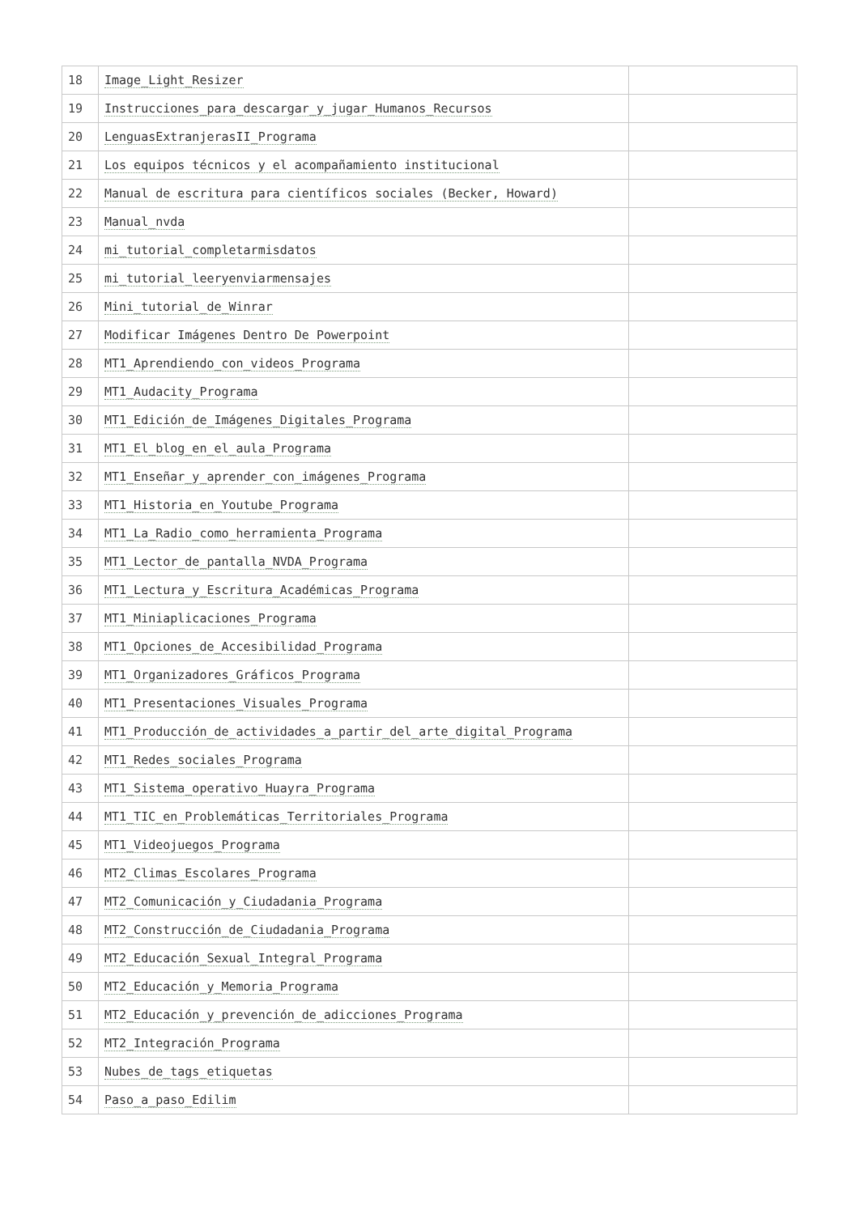| 18 | Image_Light_Resizer | |
| 19 | Instrucciones_para_descargar_y_jugar_Humanos_Recursos | |
| 20 | LenguasExtranjerasII_Programa | |
| 21 | Los equipos técnicos y el acompañamiento institucional | |
| 22 | Manual de escritura para científicos sociales (Becker, Howard) | |
| 23 | Manual_nvda | |
| 24 | mi_tutorial_completarmisdatos | |
| 25 | mi_tutorial_leeryenviarmensajes | |
| 26 | Mini_tutorial_de_Winrar | |
| 27 | Modificar Imágenes Dentro De Powerpoint | |
| 28 | MT1_Aprendiendo_con_videos_Programa | |
| 29 | MT1_Audacity_Programa | |
| 30 | MT1_Edición_de_Imágenes_Digitales_Programa | |
| 31 | MT1_El_blog_en_el_aula_Programa | |
| 32 | MT1_Enseñar_y_aprender_con_imágenes_Programa | |
| 33 | MT1_Historia_en_Youtube_Programa | |
| 34 | MT1_La_Radio_como_herramienta_Programa | |
| 35 | MT1_Lector_de_pantalla_NVDA_Programa | |
| 36 | MT1_Lectura_y_Escritura_Académicas_Programa | |
| 37 | MT1_Miniaplicaciones_Programa | |
| 38 | MT1_Opciones_de_Accesibilidad_Programa | |
| 39 | MT1_Organizadores_Gráficos_Programa | |
| 40 | MT1_Presentaciones_Visuales_Programa | |
| 41 | MT1_Producción_de_actividades_a_partir_del_arte_digital_Programa | |
| 42 | MT1_Redes_sociales_Programa | |
| 43 | MT1_Sistema_operativo_Huayra_Programa | |
| 44 | MT1_TIC_en_Problemáticas_Territoriales_Programa | |
| 45 | MT1_Videojuegos_Programa | |
| 46 | MT2_Climas_Escolares_Programa | |
| 47 | MT2_Comunicación_y_Ciudadania_Programa | |
| 48 | MT2_Construcción_de_Ciudadania_Programa | |
| 49 | MT2_Educación_Sexual_Integral_Programa | |
| 50 | MT2_Educación_y_Memoria_Programa | |
| 51 | MT2_Educación_y_prevención_de_adicciones_Programa | |
| 52 | MT2_Integración_Programa | |
| 53 | Nubes_de_tags_etiquetas | |
| 54 | Paso_a_paso_Edilim | |